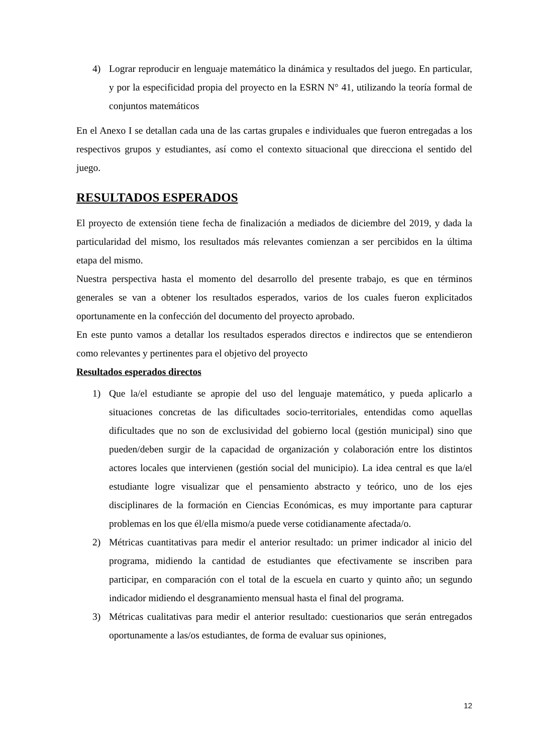4) Lograr reproducir en lenguaje matemático la dinámica y resultados del juego. En particular, y por la especificidad propia del proyecto en la ESRN N° 41, utilizando la teoría formal de conjuntos matemáticos
En el Anexo I se detallan cada una de las cartas grupales e individuales que fueron entregadas a los respectivos grupos y estudiantes, así como el contexto situacional que direcciona el sentido del juego.
RESULTADOS ESPERADOS
El proyecto de extensión tiene fecha de finalización a mediados de diciembre del 2019, y dada la particularidad del mismo, los resultados más relevantes comienzan a ser percibidos en la última etapa del mismo.
Nuestra perspectiva hasta el momento del desarrollo del presente trabajo, es que en términos generales se van a obtener los resultados esperados, varios de los cuales fueron explicitados oportunamente en la confección del documento del proyecto aprobado.
En este punto vamos a detallar los resultados esperados directos e indirectos que se entendieron como relevantes y pertinentes para el objetivo del proyecto
Resultados esperados directos
1) Que la/el estudiante se apropie del uso del lenguaje matemático, y pueda aplicarlo a situaciones concretas de las dificultades socio-territoriales, entendidas como aquellas dificultades que no son de exclusividad del gobierno local (gestión municipal) sino que pueden/deben surgir de la capacidad de organización y colaboración entre los distintos actores locales que intervienen (gestión social del municipio). La idea central es que la/el estudiante logre visualizar que el pensamiento abstracto y teórico, uno de los ejes disciplinares de la formación en Ciencias Económicas, es muy importante para capturar problemas en los que él/ella mismo/a puede verse cotidianamente afectada/o.
2) Métricas cuantitativas para medir el anterior resultado: un primer indicador al inicio del programa, midiendo la cantidad de estudiantes que efectivamente se inscriben para participar, en comparación con el total de la escuela en cuarto y quinto año; un segundo indicador midiendo el desgranamiento mensual hasta el final del programa.
3) Métricas cualitativas para medir el anterior resultado: cuestionarios que serán entregados oportunamente a las/os estudiantes, de forma de evaluar sus opiniones,
12